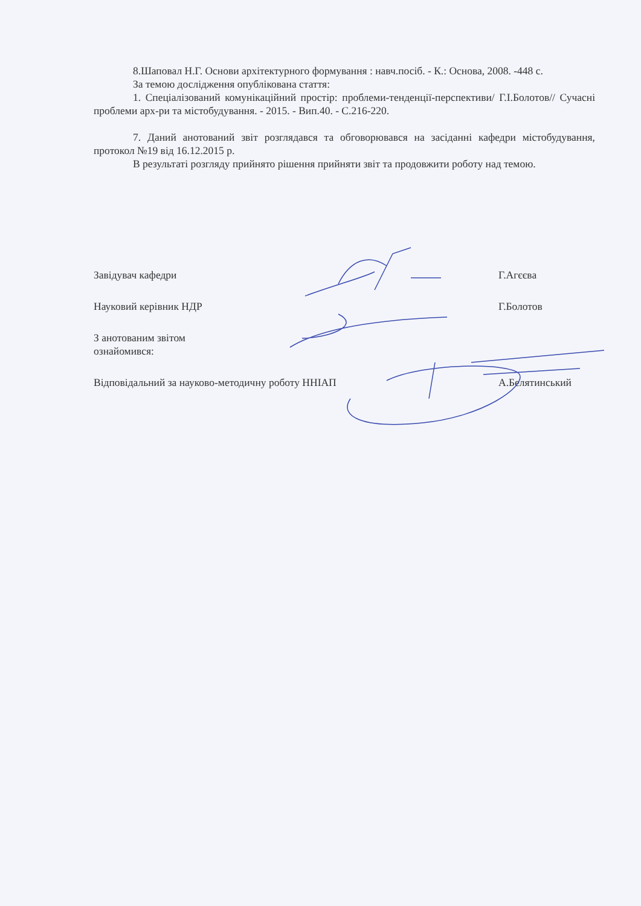8.Шаповал Н.Г. Основи архітектурного формування : навч.посіб. - К.: Основа, 2008. -448 с.
За темою дослідження опублікована стаття:
1. Спеціалізований комунікаційний простір: проблеми-тенденції-перспективи/ Г.І.Болотов// Сучасні проблеми арх-ри та містобудування. - 2015. - Вип.40. - С.216-220.
7. Даний анотований звіт розглядався та обговорювався на засіданні кафедри містобудування, протокол №19 від 16.12.2015 р.
В результаті розгляду прийнято рішення прийняти звіт та продовжити роботу над темою.
Завідувач кафедри Г.Агєєва
Науковий керівник НДР Г.Болотов
З анотованим звітом ознайомився:
Відповідальний за науково-методичну роботу ННІАП А.Белятинський